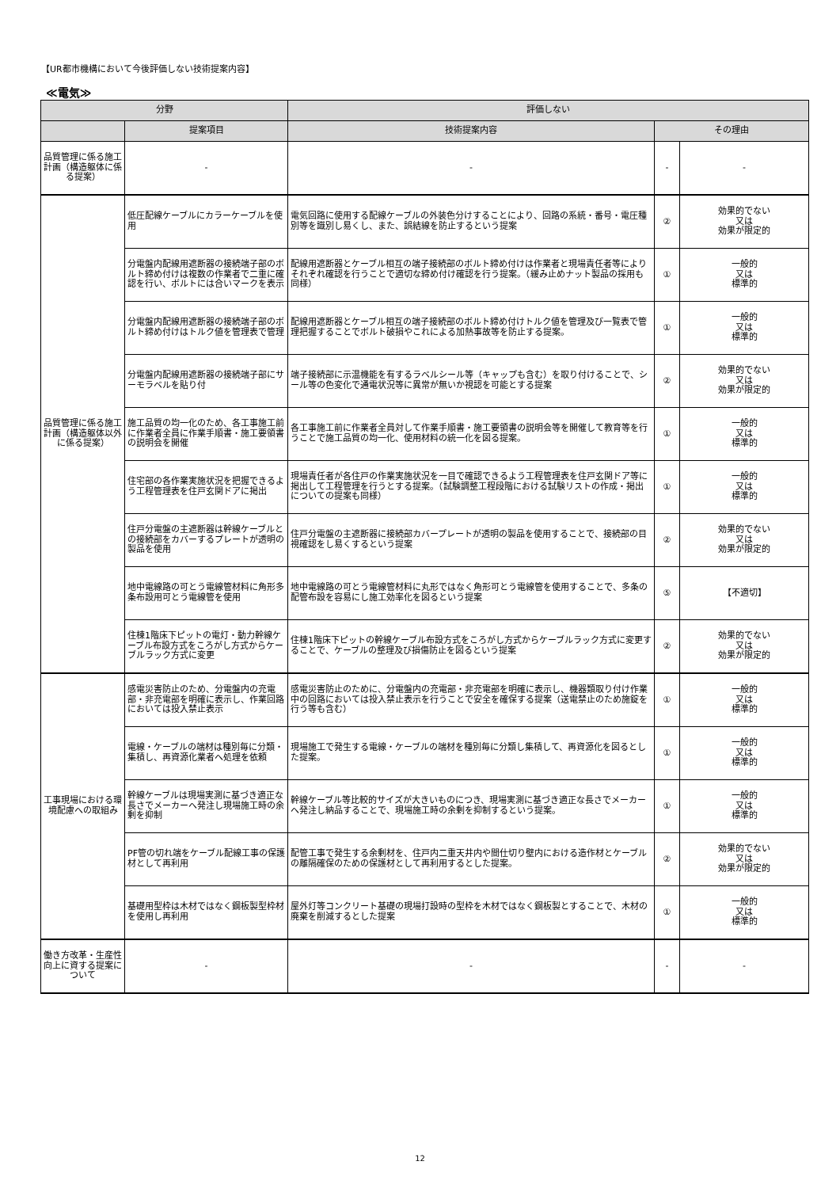【UR都市機構において今後評価しない技術提案内容】
≪電気≫
| 分野 | | 評価しない | | |
| --- | --- | --- | --- | --- |
| | 提案項目 | 技術提案内容 | その理由 | |
| 品質管理に係る施工計画（構造躯体に係る提案） | - | - | - | - |
| 品質管理に係る施工計画（構造躯体以外に係る提案） | 低圧配線ケーブルにカラーケーブルを使用 | 電気回路に使用する配線ケーブルの外装色分けすることにより、回路の系統・番号・電圧種別等を識別し易くし、また、誤結線を防止するという提案 | ② | 効果的でない 又は 効果が限定的 |
| | 分電盤内配線用遮断器の接続端子部のボルト締め付けは複数の作業者で二重に確認を行い、ボルトには合いマークを表示 | 配線用遮断器とケーブル相互の端子接続部のボルト締め付けは作業者と現場責任者等によりそれぞれ確認を行うことで適切な締め付け確認を行う提案。（緩み止めナット製品の採用も同様） | ① | 一般的 又は 標準的 |
| | 分電盤内配線用遮断器の接続端子部のボルト締め付けはトルク値を管理表で管理 | 配線用遮断器とケーブル相互の端子接続部のボルト締め付けトルク値を管理及び一覧表で管理把握することでボルト破損やこれによる加熱事故等を防止する提案。 | ① | 一般的 又は 標準的 |
| | 分電盤内配線用遮断器の接続端子部にサーモラベルを貼り付 | 端子接続部に示温機能を有するラベルシール等（キャップも含む）を取り付けることで、シール等の色変化で通電状況等に異常が無いか視認を可能とする提案 | ② | 効果的でない 又は 効果が限定的 |
| | 施工品質の均一化のため、各工事施工前に作業者全員に作業手順書・施工要領書の説明会を開催 | 各工事施工前に作業者全員対して作業手順書・施工要領書の説明会等を開催して教育等を行うことで施工品質の均一化、使用材料の統一化を図る提案。 | ① | 一般的 又は 標準的 |
| | 住宅部の各作業実施状況を把握できるよう工程管理表を住戸玄関ドアに掲出 | 現場責任者が各住戸の作業実施状況を一目で確認できるよう工程管理表を住戸玄関ドア等に掲出して工程管理を行うとする提案。（試験調整工程段階における試験リストの作成・掲出についての提案も同様） | ① | 一般的 又は 標準的 |
| | 住戸分電盤の主遮断器は幹線ケーブルとの接続部をカバーするプレートが透明の製品を使用 | 住戸分電盤の主遮断器に接続部カバープレートが透明の製品を使用することで、接続部の目視確認をし易くするという提案 | ② | 効果的でない 又は 効果が限定的 |
| | 地中電線路の可とう電線管材料に角形多条布設用可とう電線管を使用 | 地中電線路の可とう電線管材料に丸形ではなく角形可とう電線管を使用することで、多条の配管布設を容易にし施工効率化を図るという提案 | ⑤ | 【不適切】 |
| | 住棟1階床下ピットの電灯・動力幹線ケーブル布設方式をころがし方式からケーブルラック方式に変更 | 住棟1階床下ピットの幹線ケーブル布設方式をころがし方式からケーブルラック方式に変更することで、ケーブルの整理及び損傷防止を図るという提案 | ② | 効果的でない 又は 効果が限定的 |
| 工事現場における環境配慮への取組み | 感電災害防止のため、分電盤内の充電部・非充電部を明確に表示し、作業回路においては投入禁止表示 | 感電災害防止のために、分電盤内の充電部・非充電部を明確に表示し、機器類取り付け作業中の回路においては投入禁止表示を行うことで安全を確保する提案（送電禁止のため施錠を行う等も含む） | ① | 一般的 又は 標準的 |
| | 電線・ケーブルの端材は種別毎に分類・集積し、再資源化業者へ処理を依頼 | 現場施工で発生する電線・ケーブルの端材を種別毎に分類し集積して、再資源化を図るとした提案。 | ① | 一般的 又は 標準的 |
| | 幹線ケーブルは現場実測に基づき適正な長さでメーカーへ発注し現場施工時の余剰を抑制 | 幹線ケーブル等比較的サイズが大きいものにつき、現場実測に基づき適正な長さでメーカーへ発注し納品することで、現場施工時の余剰を抑制するという提案。 | ① | 一般的 又は 標準的 |
| | PF管の切れ端をケーブル配線工事の保護材として再利用 | 配管工事で発生する余剰材を、住戸内二重天井内や間仕切り壁内における造作材とケーブルの離隔確保のための保護材として再利用するとした提案。 | ② | 効果的でない 又は 効果が限定的 |
| | 基礎用型枠は木材ではなく鋼板製型枠材を使用し再利用 | 屋外灯等コンクリート基礎の現場打設時の型枠を木材ではなく鋼板製とすることで、木材の廃棄を削減するとした提案 | ① | 一般的 又は 標準的 |
| 働き方改革・生産性向上に資する提案について | - | - | - | - |
12